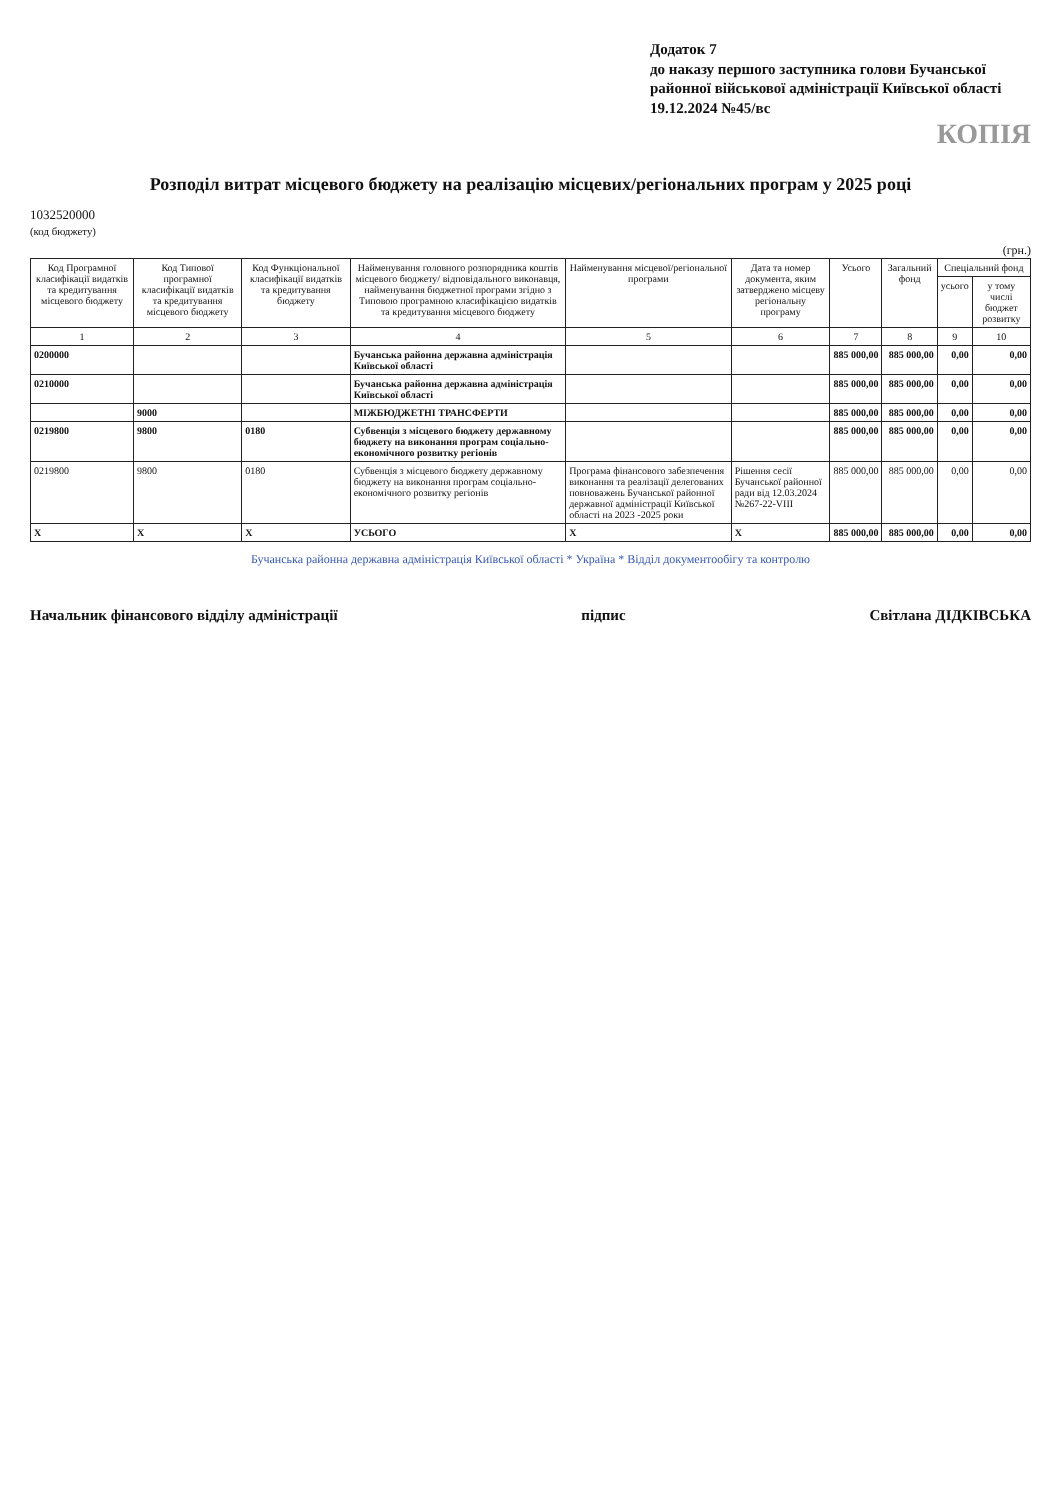Додаток 7
до наказу першого заступника голови Бучанської районної військової адміністрації Київської області
19.12.2024 №45/вс
КОПІЯ
Розподіл витрат місцевого бюджету на реалізацію місцевих/регіональних програм у 2025 році
1032520000
(код бюджету)
(грн.)
| Код Програмної класифікації видатків та кредитування місцевого бюджету | Код Типової програмної класифікації видатків та кредитування місцевого бюджету | Код Функціональної класифікації видатків та кредитування бюджету | Найменування головного розпорядника коштів місцевого бюджету/ відповідального виконавця, найменування бюджетної програми згідно з Типовою програмною класифікацією видатків та кредитування місцевого бюджету | Найменування місцевої/регіональної програми | Дата та номер документа, яким затверджено місцеву регіональну програму | Усього | Загальний фонд | Спеціальний фонд | |
| --- | --- | --- | --- | --- | --- | --- | --- | --- | --- |
| | | | | | | | | усього | у тому числі бюджет розвитку |
| 1 | 2 | 3 | 4 | 5 | 6 | 7 | 8 | 9 | 10 |
| 0200000 | | | Бучанська районна державна адміністрація Київської області | | | 885 000,00 | 885 000,00 | 0,00 | 0,00 |
| 0210000 | | | Бучанська районна державна адміністрація Київської області | | | 885 000,00 | 885 000,00 | 0,00 | 0,00 |
| | 9000 | | МІЖБЮДЖЕТНІ ТРАНСФЕРТИ | | | 885 000,00 | 885 000,00 | 0,00 | 0,00 |
| 0219800 | 9800 | 0180 | Субвенція з місцевого бюджету державному бюджету на виконання програм соціально-економічного розвитку регіонів | | | 885 000,00 | 885 000,00 | 0,00 | 0,00 |
| 0219800 | 9800 | 0180 | Субвенція з місцевого бюджету державному бюджету на виконання програм соціально-економічного розвитку регіонів | Програма фінансового забезпечення виконання та реалізації делегованих повноважень Бучанської районної державної адміністрації Київської області на 2023 -2025 роки | Рішення сесії Бучанської районної ради від 12.03.2024 №267-22-VIII | 885 000,00 | 885 000,00 | 0,00 | 0,00 |
| X | X | X | УСЬОГО | X | X | 885 000,00 | 885 000,00 | 0,00 | 0,00 |
Бучанська районна державна адміністрація Київської області * Україна * Відділ документообігу та контролю
Начальник фінансового відділу адміністрації підпис Світлана ДІДКІВСЬКА